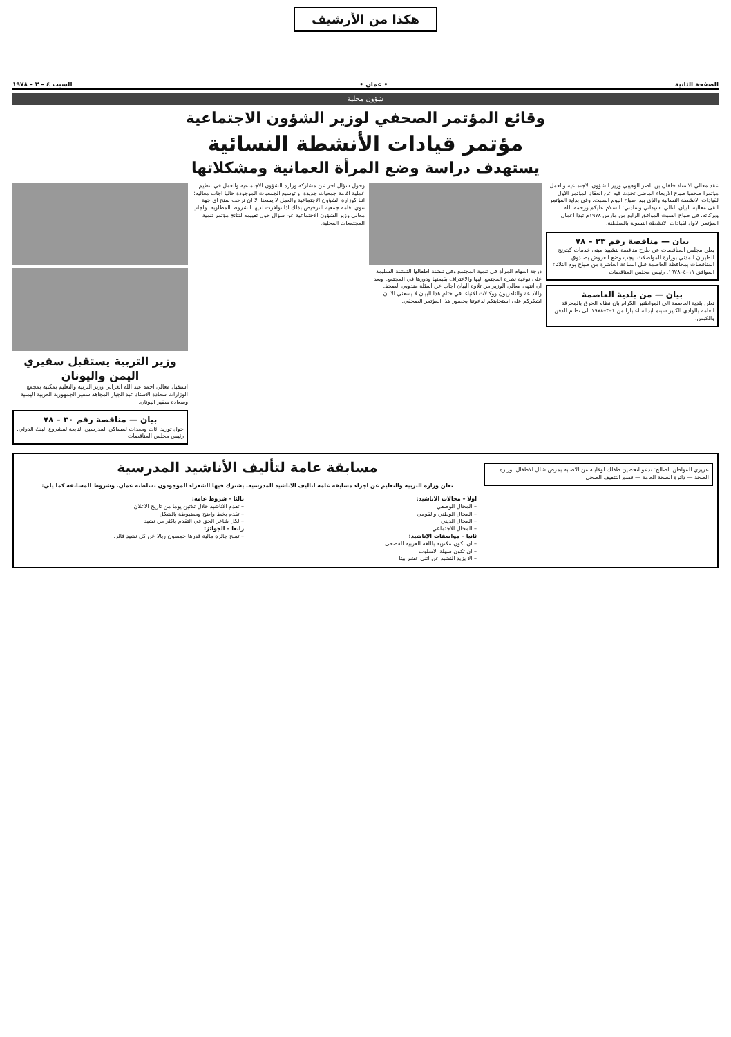هكذا من الأرشيف
الصفحة الثانية • عمان • السبت ٤ – ٣ – ١٩٧٨
شؤون محلية
وقائع المؤتمر الصحفي لوزير الشؤون الاجتماعية
مؤتمر قيادات الأنشطة النسائية
يستهدف دراسة وضع المرأة العمانية ومشكلاتها
عقد معالي الاستاذ خلفان بن ناصر الوهيبي وزير الشؤون الاجتماعية والعمل مؤتمرا صحفيا صباح الاربعاء الماضي تحدث فيه عن انعقاد المؤتمر الاول لقيادات الانشطة النسائية والذي بيدا صباح اليوم السبت. وفي بداية المؤتمر القى معاليه البيان التالي: سيداتي وسادتي: السلام عليكم ورحمة الله وبركاته. في صباح السبت الموافق الرابع من مارس ١٩٧٨م تبدا اعمال المؤتمر الاول لقيادات الانشطة النسوية بالسلطنة.
بيان — مناقصة رقم ٢٣ – ٧٨
يعلن مجلس المناقصات عن طرح مناقصة لتشييد مبنى خدمات كبترنج للطيران المدني بوزارة المواصلات. يجب وضع العروض بصندوق المناقصات بمحافظة العاصمة قبل الساعة العاشرة من صباح يوم الثلاثاء الموافق ١١–٤–١٩٧٨. رئيس مجلس المناقصات
بيان — من بلدية العاصمة
تعلن بلدية العاصمة الى المواطنين الكرام بان نظام الحرق بالمحرقة العامة بالوادي الكبير سيتم ابداله اعتبارا من ١–٣–١٩٧٨ الى نظام الدفن والكبس.
درجة اسهام المرأة في تنمية المجتمع وفي تنشئة اطفالها التنشئة السليمة على نوعية نظرة المجتمع اليها والاعتراف بقيمتها ودورها في المجتمع. وبعد ان انتهى معالي الوزير من تلاوة البيان اجاب عن اسئلة مندوبي الصحف والاذاعة والتلفزيون ووكالات الانباء. في ختام هذا البيان لا يسعني الا ان اشكركم على استجابتكم لدعوتنا بحضور هذا المؤتمر الصحفي.
وحول سؤال اخر عن مشاركة وزارة الشؤون الاجتماعية والعمل في تنظيم عملية اقامة جمعيات جديدة او توسيع الجمعيات الموجودة حاليا اجاب معاليه: اننا كوزارة الشؤون الاجتماعية والعمل لا يسعنا الا ان نرحب بمنح اي جهة تنوي اقامة جمعية الترخيص بذلك اذا توافرت لديها الشروط المطلوبة. واجاب معالي وزير الشؤون الاجتماعية عن سؤال حول تقييمه لنتائج مؤتمر تنمية المجتمعات المحلية.
وزير التربية يستقبل سفيري اليمن واليونان
استقبل معالي احمد عبد الله الغزالي وزير التربية والتعليم بمكتبه بمجمع الوزارات سعادة الاستاذ عبد الجبار المجاهد سفير الجمهورية العربية اليمنية وسعادة سفير اليونان.
بيان — مناقصة رقم ٣٠ – ٧٨
حول توريد اثاث ومعدات لمساكن المدرسين التابعة لمشروع البنك الدولي. رئيس مجلس المناقصات
عزيزي المواطن الصالح: تدعو لتحصين طفلك لوقايته من الاصابة بمرض شلل الاطفال. وزارة الصحة — دائرة الصحة العامة — قسم التثقيف الصحي
مسابقة عامة لتأليف الأناشيد المدرسية
تعلن وزارة التربية والتعليم عن اجراء مسابقة عامة لتاليف الاناشيد المدرسية. يشترك فيها الشعراء الموجودون بسلطنة عمان. وشروط المسابقة كما يلي:
اولا – مجالات الاناشيد:
– المجال الوصفي
– المجال الوطني والقومي
– المجال الديني
– المجال الاجتماعي
ثانيا – مواصفات الاناشيد:
– ان تكون مكتوبة باللغة العربية الفصحى
– ان تكون سهلة الاسلوب
– الا يزيد النشيد عن اثني عشر بيتا
ثالثا – شروط عامة:
– تقدم الاناشيد خلال ثلاثين يوما من تاريخ الاعلان
– تقدم بخط واضح ومضبوطة بالشكل
– لكل شاعر الحق في التقدم باكثر من نشيد
رابعا – الجوائز:
– تمنح جائزة مالية قدرها خمسون ريالا عن كل نشيد فائز.